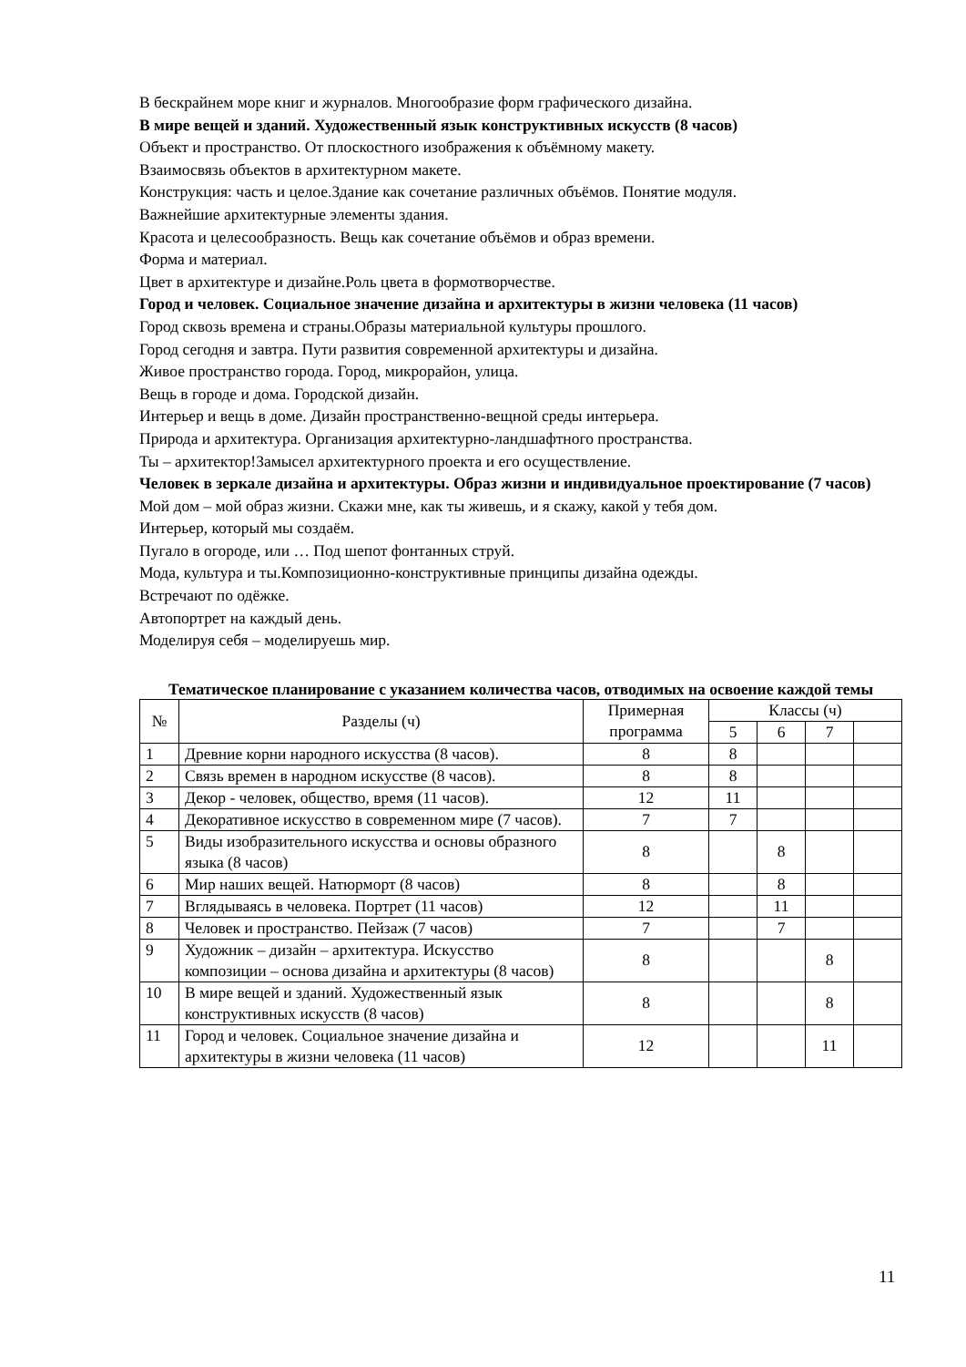В бескрайнем море книг и журналов. Многообразие форм графического дизайна.
В мире вещей и зданий. Художественный язык конструктивных искусств (8 часов)
Объект и пространство. От плоскостного изображения к объёмному макету.
Взаимосвязь объектов в архитектурном макете.
Конструкция: часть и целое.Здание как сочетание различных объёмов. Понятие модуля.
Важнейшие архитектурные элементы здания.
Красота и целесообразность. Вещь как сочетание объёмов и образ времени.
Форма и материал.
Цвет в архитектуре и дизайне.Роль цвета в формотворчестве.
Город и человек. Социальное значение дизайна и архитектуры в жизни человека (11 часов)
Город сквозь времена и страны.Образы материальной культуры прошлого.
Город сегодня и завтра. Пути развития современной архитектуры и дизайна.
Живое пространство города. Город, микрорайон, улица.
Вещь в городе и дома. Городской дизайн.
Интерьер и вещь в доме. Дизайн пространственно-вещной среды интерьера.
Природа и архитектура. Организация архитектурно-ландшафтного пространства.
Ты – архитектор!Замысел архитектурного проекта и его осуществление.
Человек в зеркале дизайна и архитектуры. Образ жизни и индивидуальное проектирование (7 часов)
Мой дом – мой образ жизни. Скажи мне, как ты живешь, и я скажу, какой у тебя дом.
Интерьер, который мы создаём.
Пугало в огороде, или … Под шепот фонтанных струй.
Мода, культура и ты.Композиционно-конструктивные принципы дизайна одежды.
Встречают по одёжке.
Автопортрет на каждый день.
Моделируя себя – моделируешь мир.
Тематическое планирование с указанием количества часов, отводимых на освоение каждой темы
| № | Разделы (ч) | Примерная программа | Классы (ч) | | | |
| --- | --- | --- | --- | --- | --- | --- |
| | | | 5 | 6 | 7 | |
| 1 | Древние корни народного искусства (8 часов). | 8 | 8 | | | |
| 2 | Связь времен в народном искусстве (8 часов). | 8 | 8 | | | |
| 3 | Декор - человек, общество, время (11 часов). | 12 | 11 | | | |
| 4 | Декоративное искусство в современном мире (7 часов). | 7 | 7 | | | |
| 5 | Виды изобразительного искусства и основы образного языка (8 часов) | 8 | | 8 | | |
| 6 | Мир наших вещей. Натюрморт (8 часов) | 8 | | 8 | | |
| 7 | Вглядываясь в человека. Портрет (11 часов) | 12 | | 11 | | |
| 8 | Человек и пространство. Пейзаж (7 часов) | 7 | | 7 | | |
| 9 | Художник – дизайн – архитектура. Искусство композиции – основа дизайна и архитектуры (8 часов) | 8 | | | 8 | |
| 10 | В мире вещей и зданий. Художественный язык конструктивных искусств (8 часов) | 8 | | | 8 | |
| 11 | Город и человек. Социальное значение дизайна и архитектуры в жизни человека (11 часов) | 12 | | | 11 | |
11